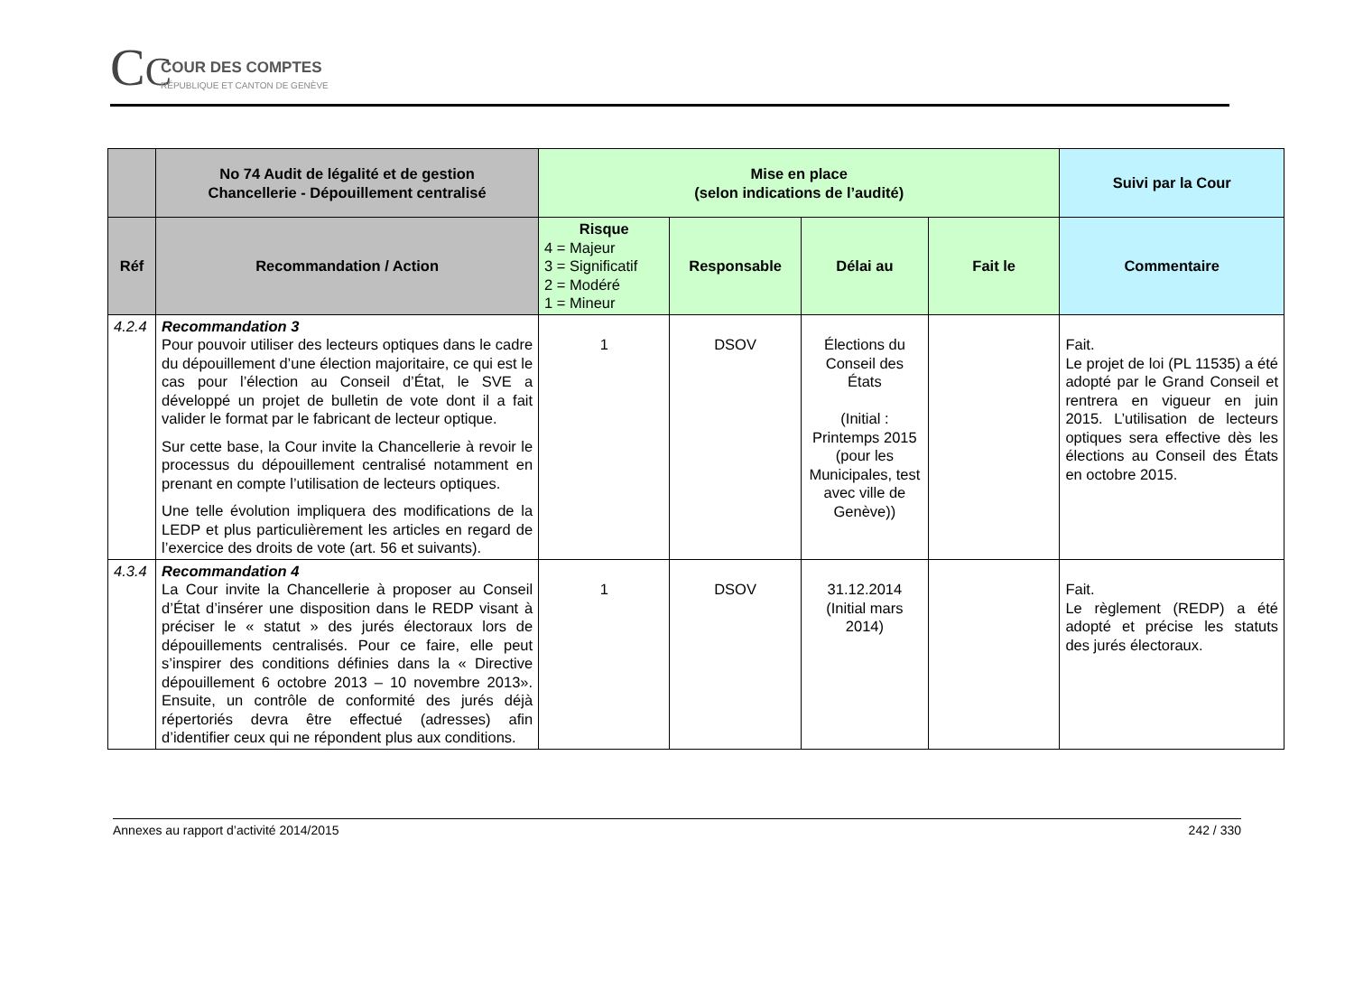CC COUR DES COMPTES
RÉPUBLIQUE ET CANTON DE GENÈVE
| | No 74 Audit de légalité et de gestion Chancellerie - Dépouillement centralisé | Mise en place (selon indications de l’audité) | | | | Suivi par la Cour |
| --- | --- | --- | --- | --- | --- | --- |
| Réf | Recommandation / Action | Risque 4 = Majeur 3 = Significatif 2 = Modéré 1 = Mineur | Responsable | Délai au | Fait le | Commentaire |
| 4.2.4 | Recommandation 3 Pour pouvoir utiliser des lecteurs optiques dans le cadre du dépouillement d’une élection majoritaire, ce qui est le cas pour l’élection au Conseil d’État, le SVE a développé un projet de bulletin de vote dont il a fait valider le format par le fabricant de lecteur optique. Sur cette base, la Cour invite la Chancellerie à revoir le processus du dépouillement centralisé notamment en prenant en compte l’utilisation de lecteurs optiques. Une telle évolution impliquera des modifications de la LEDP et plus particulièrement les articles en regard de l’exercice des droits de vote (art. 56 et suivants). | 1 | DSOV | Élections du Conseil des États (Initial : Printemps 2015 (pour les Municipales, test avec ville de Genève)) | | Fait. Le projet de loi (PL 11535) a été adopté par le Grand Conseil et rentrera en vigueur en juin 2015. L’utilisation de lecteurs optiques sera effective dès les élections au Conseil des États en octobre 2015. |
| 4.3.4 | Recommandation 4 La Cour invite la Chancellerie à proposer au Conseil d’État d’insérer une disposition dans le REDP visant à préciser le « statut » des jurés électoraux lors de dépouillements centralisés. Pour ce faire, elle peut s’inspirer des conditions définies dans la « Directive dépouillement 6 octobre 2013 – 10 novembre 2013». Ensuite, un contrôle de conformité des jurés déjà répertoriés devra être effectué (adresses) afin d’identifier ceux qui ne répondent plus aux conditions. | 1 | DSOV | 31.12.2014 (Initial mars 2014) | | Fait. Le règlement (REDP) a été adopté et précise les statuts des jurés électoraux. |
Annexes au rapport d’activité 2014/2015 242 / 330